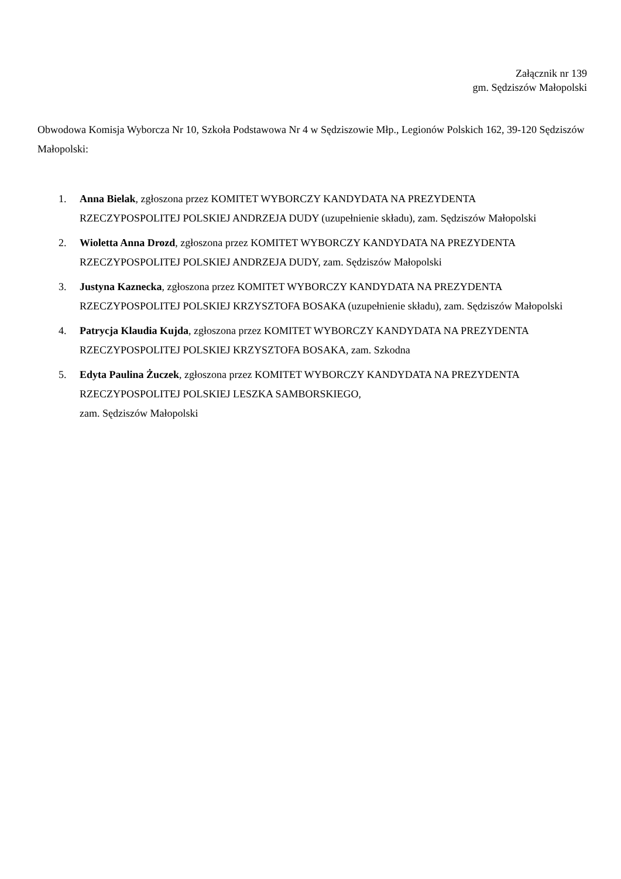Załącznik nr 139
gm. Sędziszów Małopolski
Obwodowa Komisja Wyborcza Nr 10, Szkoła Podstawowa Nr 4 w Sędziszowie Młp., Legionów Polskich 162, 39-120 Sędziszów Małopolski:
1. Anna Bielak, zgłoszona przez KOMITET WYBORCZY KANDYDATA NA PREZYDENTA RZECZYPOSPOLITEJ POLSKIEJ ANDRZEJA DUDY (uzupełnienie składu), zam. Sędziszów Małopolski
2. Wioletta Anna Drozd, zgłoszona przez KOMITET WYBORCZY KANDYDATA NA PREZYDENTA RZECZYPOSPOLITEJ POLSKIEJ ANDRZEJA DUDY, zam. Sędziszów Małopolski
3. Justyna Kaznecka, zgłoszona przez KOMITET WYBORCZY KANDYDATA NA PREZYDENTA RZECZYPOSPOLITEJ POLSKIEJ KRZYSZTOFA BOSAKA (uzupełnienie składu), zam. Sędziszów Małopolski
4. Patrycja Klaudia Kujda, zgłoszona przez KOMITET WYBORCZY KANDYDATA NA PREZYDENTA RZECZYPOSPOLITEJ POLSKIEJ KRZYSZTOFA BOSAKA, zam. Szkodna
5. Edyta Paulina Żuczek, zgłoszona przez KOMITET WYBORCZY KANDYDATA NA PREZYDENTA RZECZYPOSPOLITEJ POLSKIEJ LESZKA SAMBORSKIEGO,
zam. Sędziszów Małopolski